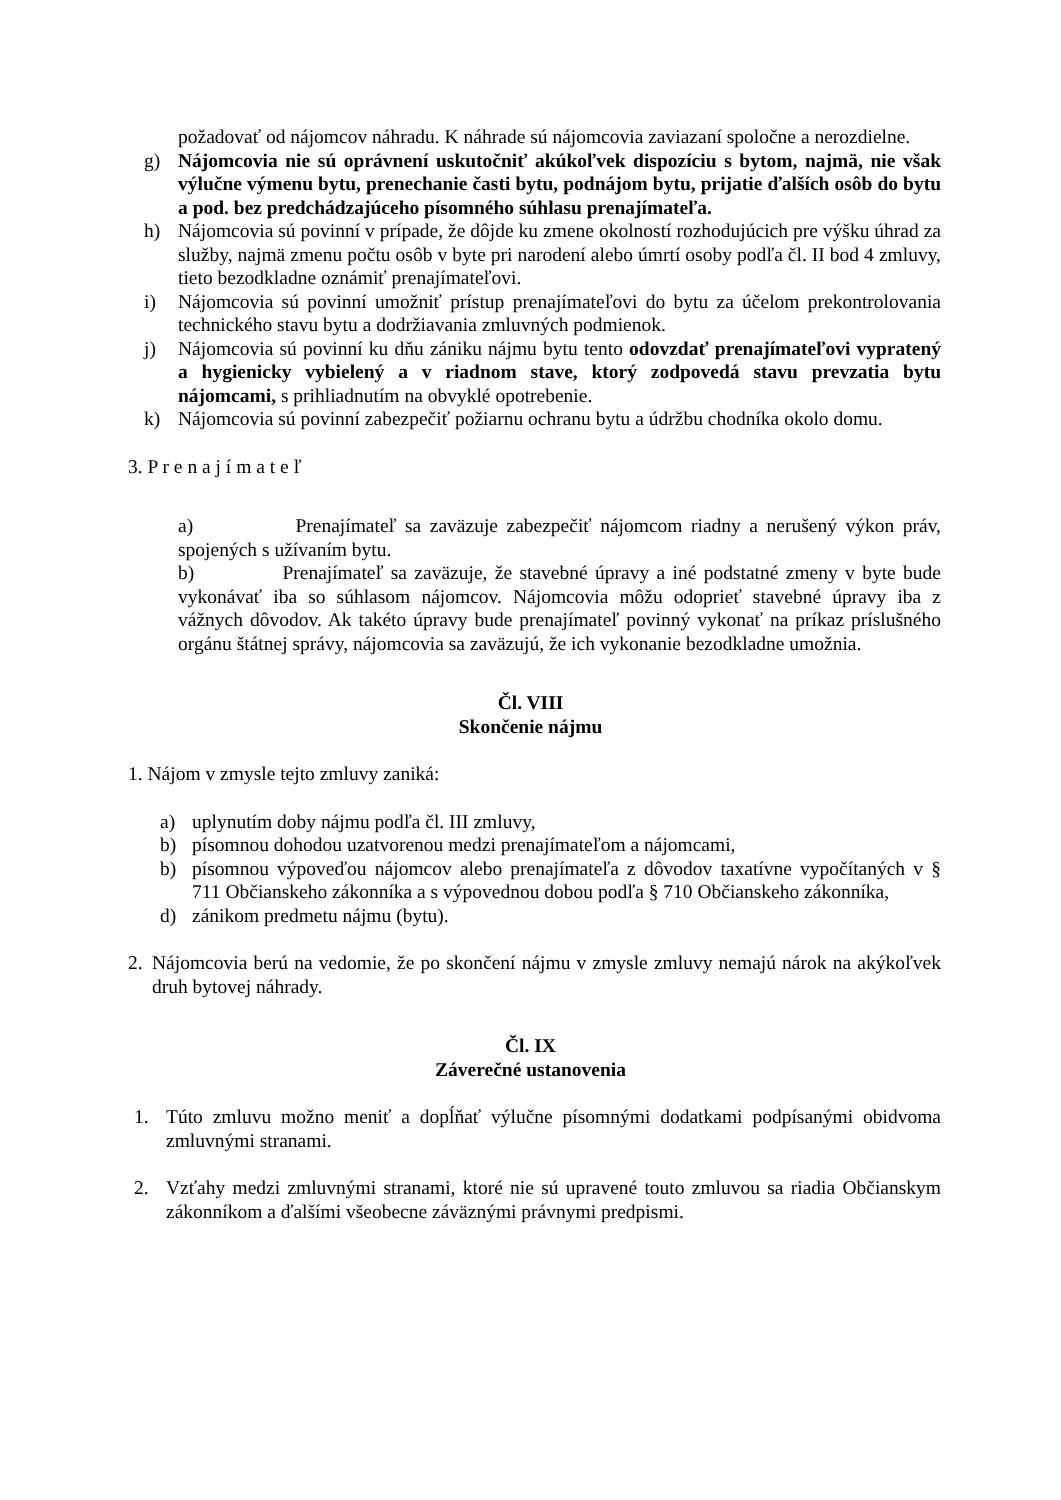požadovať od nájomcov náhradu. K náhrade sú nájomcovia zaviazaní spoločne a nerozdielne.
g) Nájomcovia nie sú oprávnení uskutočniť akúkoľvek dispozíciu s bytom, najmä, nie však výlučne výmenu bytu, prenechanie časti bytu, podnájom bytu, prijatie ďalších osôb do bytu a pod. bez predchádzajúceho písomného súhlasu prenajímateľa.
h) Nájomcovia sú povinní v prípade, že dôjde ku zmene okolností rozhodujúcich pre výšku úhrad za služby, najmä zmenu počtu osôb v byte pri narodení alebo úmrtí osoby podľa čl. II bod 4 zmluvy, tieto bezodkladne oznámiť prenajímateľovi.
i) Nájomcovia sú povinní umožniť prístup prenajímateľovi do bytu za účelom prekontrolovania technického stavu bytu a dodržiavania zmluvných podmienok.
j) Nájomcovia sú povinní ku dňu zániku nájmu bytu tento odovzdať prenajímateľovi vypratený a hygienicky vybielený a v riadnom stave, ktorý zodpovedá stavu prevzatia bytu nájomcami, s prihliadnutím na obvyklé opotrebenie.
k) Nájomcovia sú povinní zabezpečiť požiarnu ochranu bytu a údržbu chodníka okolo domu.
3. P r e n a j í m a t e ľ
a) Prenajímateľ sa zaväzuje zabezpečiť nájomcom riadny a nerušený výkon práv, spojených s užívaním bytu.
b) Prenajímateľ sa zaväzuje, že stavebné úpravy a iné podstatné zmeny v byte bude vykonávať iba so súhlasom nájomcov. Nájomcovia môžu odoprieť stavebné úpravy iba z vážnych dôvodov. Ak takéto úpravy bude prenajímateľ povinný vykonať na príkaz príslušného orgánu štátnej správy, nájomcovia sa zaväzujú, že ich vykonanie bezodkladne umožnia.
Čl. VIII
Skončenie nájmu
1. Nájom v zmysle tejto zmluvy zaniká:
a) uplynutím doby nájmu podľa čl. III zmluvy,
b) písomnou dohodou uzatvorenou medzi prenajímateľom a nájomcami,
b) písomnou výpoveďou nájomcov alebo prenajímateľa z dôvodov taxatívne vypočítaných v § 711 Občianskeho zákonníka a s výpovednou dobou podľa § 710 Občianskeho zákonníka,
d) zánikom predmetu nájmu (bytu).
2. Nájomcovia berú na vedomie, že po skončení nájmu v zmysle zmluvy nemajú nárok na akýkoľvek druh bytovej náhrady.
Čl. IX
Záverečné ustanovenia
1. Túto zmluvu možno meniť a dopĺňať výlučne písomnými dodatkami podpísanými obidvoma zmluvnými stranami.
2. Vzťahy medzi zmluvnými stranami, ktoré nie sú upravené touto zmluvou sa riadia Občianskym zákonníkom a ďalšími všeobecne záväznými právnymi predpismi.